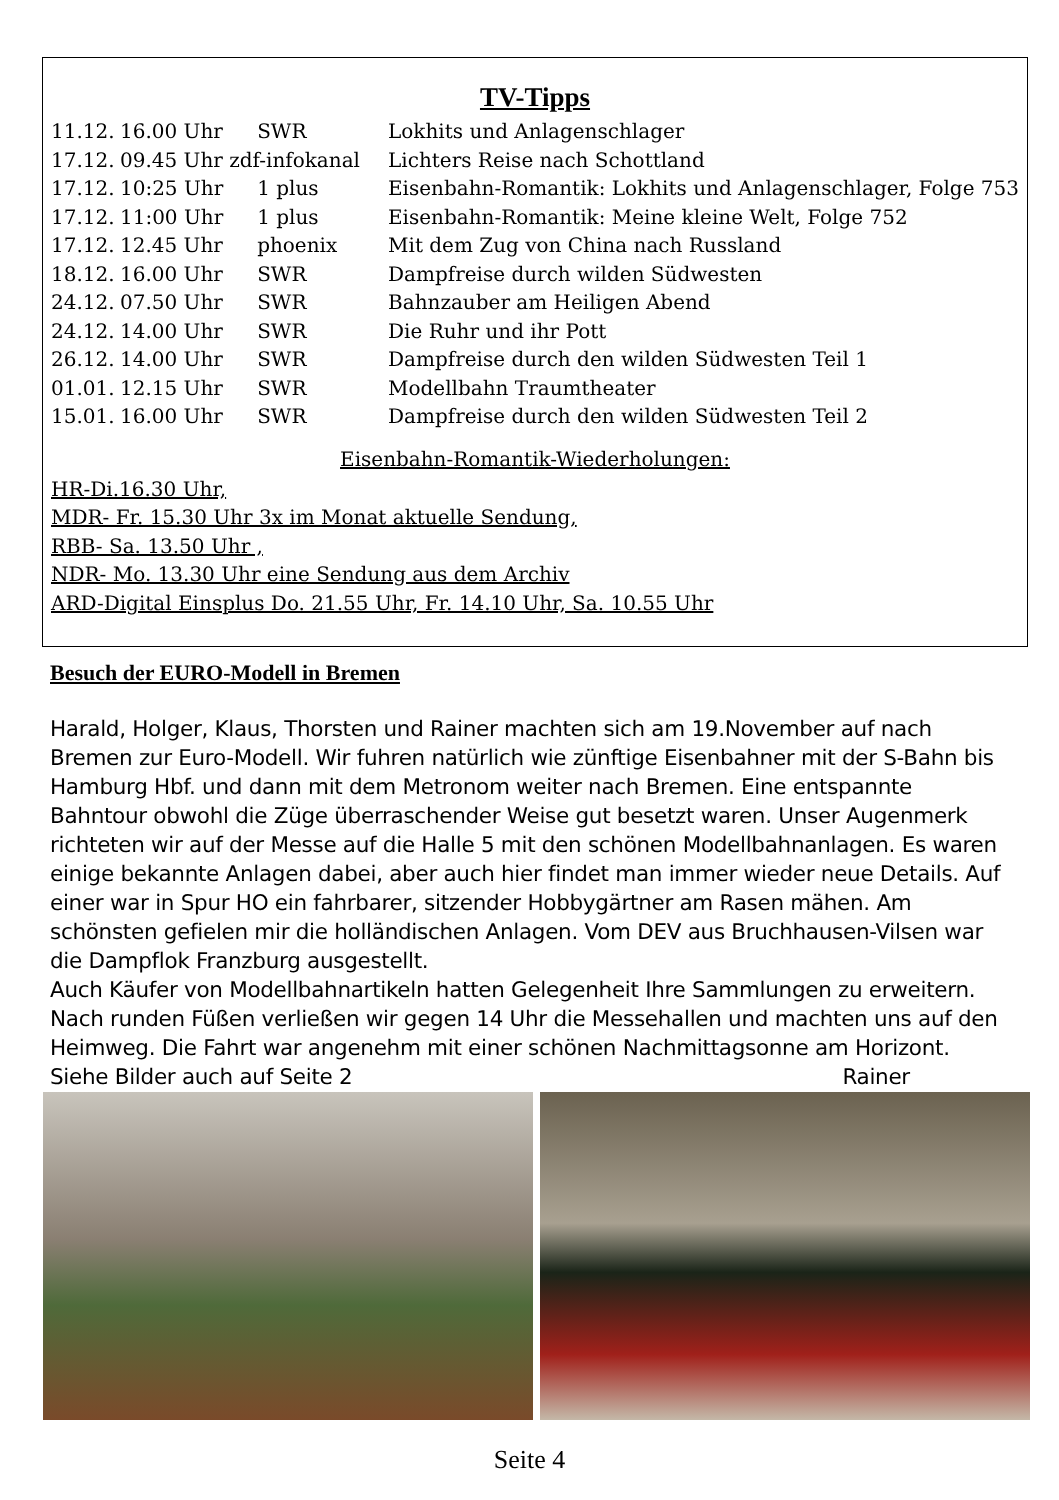TV-Tipps
| 11.12. | 16.00 Uhr | SWR | Lokhits und Anlagenschlager |
| 17.12. | 09.45 Uhr zdf-infokanal | | Lichters Reise nach Schottland |
| 17.12. | 10:25 Uhr | 1 plus | Eisenbahn-Romantik: Lokhits und Anlagenschlager, Folge 753 |
| 17.12. | 11:00 Uhr | 1 plus | Eisenbahn-Romantik: Meine kleine Welt, Folge 752 |
| 17.12. | 12.45 Uhr | phoenix | Mit dem Zug von China nach Russland |
| 18.12. | 16.00 Uhr | SWR | Dampfreise durch wilden Südwesten |
| 24.12. | 07.50 Uhr | SWR | Bahnzauber am Heiligen Abend |
| 24.12. | 14.00 Uhr | SWR | Die Ruhr und ihr Pott |
| 26.12. | 14.00 Uhr | SWR | Dampfreise durch den wilden Südwesten Teil 1 |
| 01.01. | 12.15 Uhr | SWR | Modellbahn Traumtheater |
| 15.01. | 16.00 Uhr | SWR | Dampfreise durch den wilden Südwesten Teil 2 |
Eisenbahn-Romantik-Wiederholungen:
HR-Di.16.30 Uhr,
MDR- Fr. 15.30 Uhr 3x im Monat aktuelle Sendung,
RBB- Sa. 13.50 Uhr ,
NDR- Mo. 13.30 Uhr eine Sendung aus dem Archiv
ARD-Digital Einsplus Do. 21.55 Uhr, Fr. 14.10 Uhr, Sa. 10.55 Uhr
Besuch der EURO-Modell in Bremen
Harald, Holger, Klaus, Thorsten und Rainer machten sich am 19.November auf nach Bremen zur Euro-Modell. Wir fuhren natürlich wie zünftige Eisenbahner mit der S-Bahn bis Hamburg Hbf. und dann mit dem Metronom weiter nach Bremen. Eine entspannte Bahntour obwohl die Züge überraschender Weise gut besetzt waren. Unser Augenmerk richteten wir auf der Messe auf die Halle 5 mit den schönen Modellbahnanlagen. Es waren einige bekannte Anlagen dabei, aber auch hier findet man immer wieder neue Details. Auf einer war in Spur HO ein fahrbarer, sitzender Hobbygärtner am Rasen mähen. Am schönsten gefielen mir die holländischen Anlagen. Vom DEV aus Bruchhausen-Vilsen war die Dampflok Franzburg ausgestellt.
Auch Käufer von Modellbahnartikeln hatten Gelegenheit Ihre Sammlungen zu erweitern.
Nach runden Füßen verließen wir gegen 14 Uhr die Messehallen und machten uns auf den Heimweg. Die Fahrt war angenehm mit einer schönen Nachmittagsonne am Horizont.
Siehe Bilder auch auf Seite 2 Rainer
Seite 4